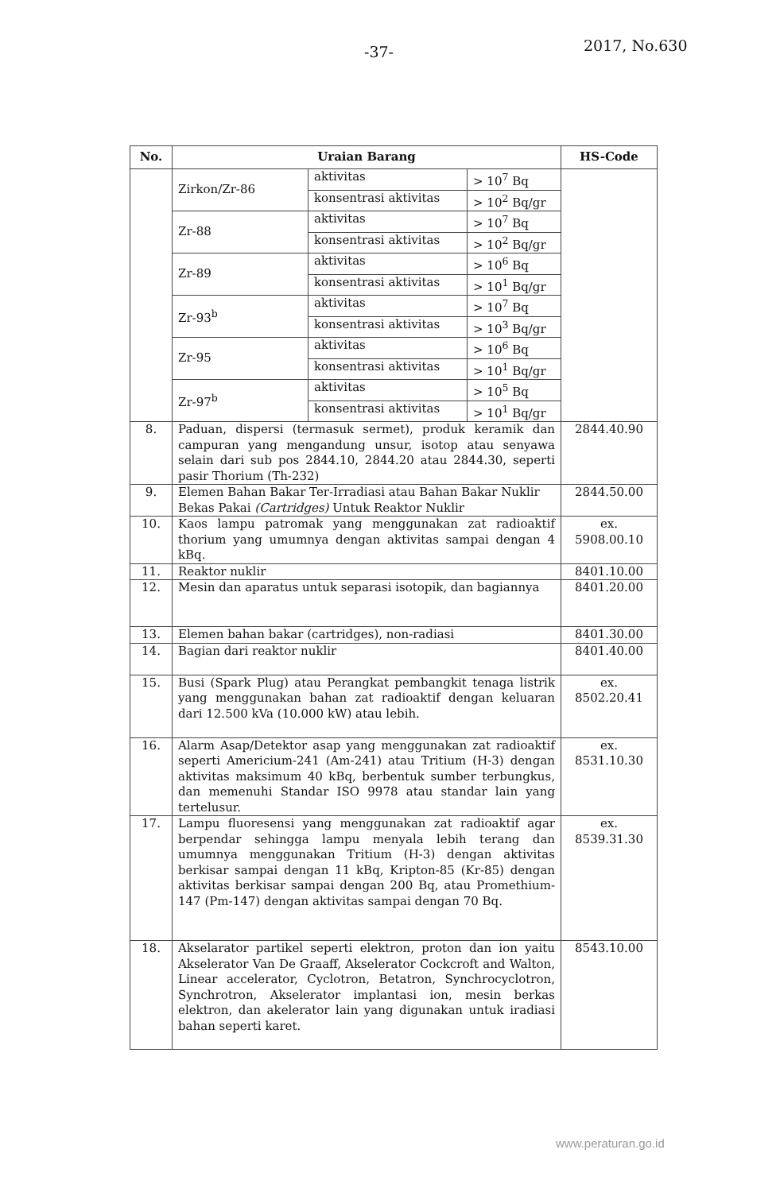-37- 2017, No.630
| No. | Uraian Barang | | | HS-Code |
| --- | --- | --- | --- | --- |
| | Zirkon/Zr-86 | aktivitas | > 10<sup>7</sup> Bq | |
| | | konsentrasi aktivitas | > 10<sup>2</sup> Bq/gr | |
| | Zr-88 | aktivitas | > 10<sup>7</sup> Bq | |
| | | konsentrasi aktivitas | > 10<sup>2</sup> Bq/gr | |
| | Zr-89 | aktivitas | > 10<sup>6</sup> Bq | |
| | | konsentrasi aktivitas | > 10<sup>1</sup> Bq/gr | |
| | Zr-93<sup>b</sup> | aktivitas | > 10<sup>7</sup> Bq | |
| | | konsentrasi aktivitas | > 10<sup>3</sup> Bq/gr | |
| | Zr-95 | aktivitas | > 10<sup>6</sup> Bq | |
| | | konsentrasi aktivitas | > 10<sup>1</sup> Bq/gr | |
| | Zr-97<sup>b</sup> | aktivitas | > 10<sup>5</sup> Bq | |
| | | konsentrasi aktivitas | > 10<sup>1</sup> Bq/gr | |
| 8. | Paduan, dispersi (termasuk sermet), produk keramik dan campuran yang mengandung unsur, isotop atau senyawa selain dari sub pos 2844.10, 2844.20 atau 2844.30, seperti pasir Thorium (Th-232) | | | 2844.40.90 |
| 9. | Elemen Bahan Bakar Ter-Irradiasi atau Bahan Bakar Nuklir Bekas Pakai (Cartridges) Untuk Reaktor Nuklir | | | 2844.50.00 |
| 10. | Kaos lampu patromak yang menggunakan zat radioaktif thorium yang umumnya dengan aktivitas sampai dengan 4 kBq. | | | ex. 5908.00.10 |
| 11. | Reaktor nuklir | | | 8401.10.00 |
| 12. | Mesin dan aparatus untuk separasi isotopik, dan bagiannya | | | 8401.20.00 |
| 13. | Elemen bahan bakar (cartridges), non-radiasi | | | 8401.30.00 |
| 14. | Bagian dari reaktor nuklir | | | 8401.40.00 |
| 15. | Busi (Spark Plug) atau Perangkat pembangkit tenaga listrik yang menggunakan bahan zat radioaktif dengan keluaran dari 12.500 kVa (10.000 kW) atau lebih. | | | ex. 8502.20.41 |
| 16. | Alarm Asap/Detektor asap yang menggunakan zat radioaktif seperti Americium-241 (Am-241) atau Tritium (H-3) dengan aktivitas maksimum 40 kBq, berbentuk sumber terbungkus, dan memenuhi Standar ISO 9978 atau standar lain yang tertelusur. | | | ex. 8531.10.30 |
| 17. | Lampu fluoresensi yang menggunakan zat radioaktif agar berpendar sehingga lampu menyala lebih terang dan umumnya menggunakan Tritium (H-3) dengan aktivitas berkisar sampai dengan 11 kBq, Kripton-85 (Kr-85) dengan aktivitas berkisar sampai dengan 200 Bq, atau Promethium-147 (Pm-147) dengan aktivitas sampai dengan 70 Bq. | | | ex. 8539.31.30 |
| 18. | Akselarator partikel seperti elektron, proton dan ion yaitu Akselerator Van De Graaff, Akselerator Cockcroft and Walton, Linear accelerator, Cyclotron, Betatron, Synchrocyclotron, Synchrotron, Akselerator implantasi ion, mesin berkas elektron, dan akelerator lain yang digunakan untuk iradiasi bahan seperti karet. | | | 8543.10.00 |
www.peraturan.go.id